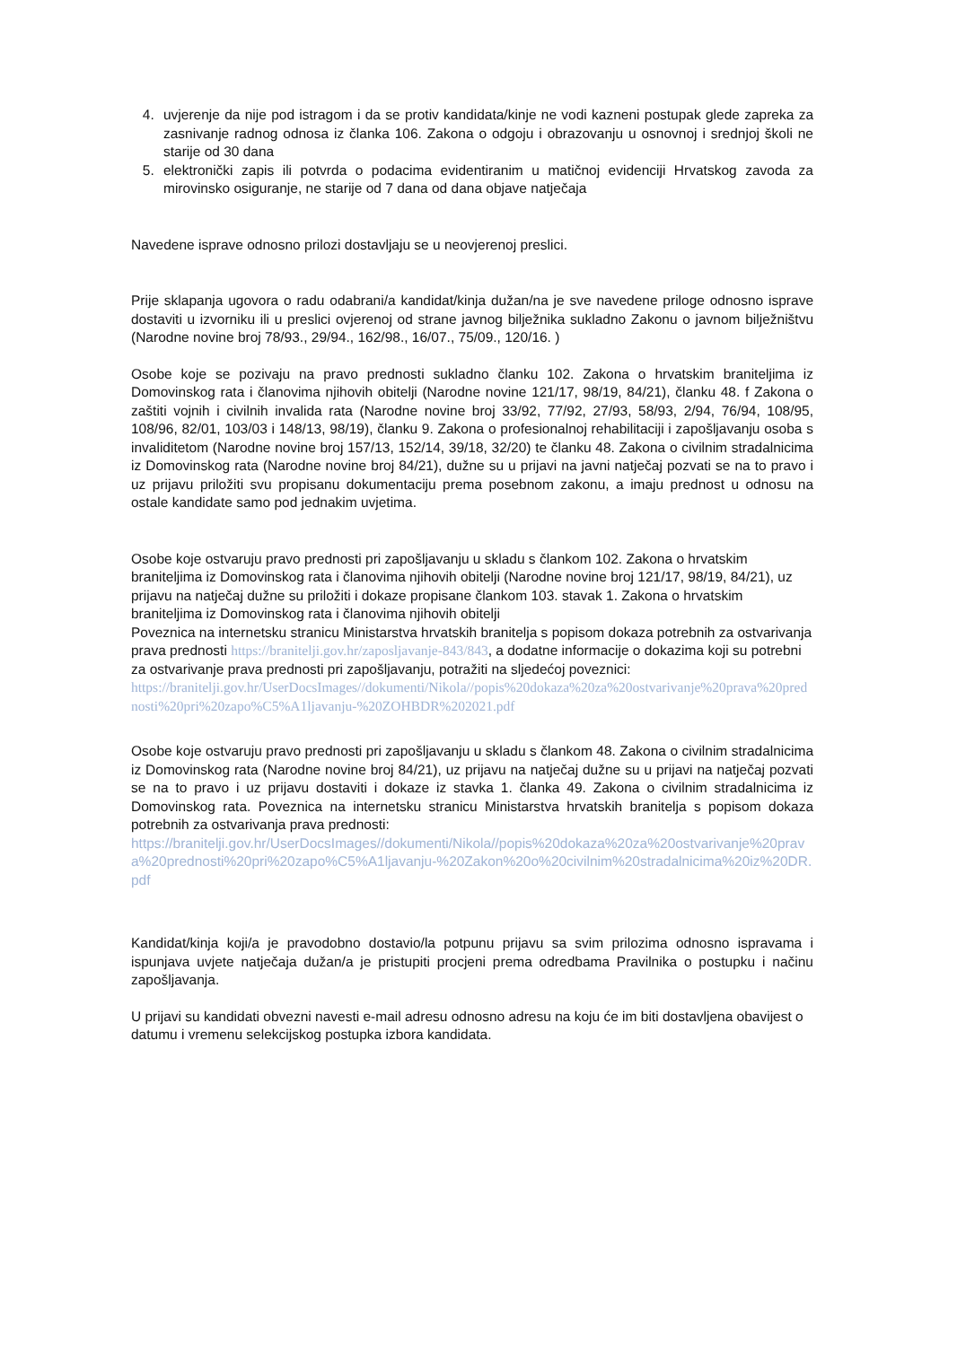4. uvjerenje da nije pod istragom i da se protiv kandidata/kinje ne vodi kazneni postupak glede zapreka za zasnivanje radnog odnosa iz članka 106. Zakona o odgoju i obrazovanju u osnovnoj i srednjoj školi ne starije od 30 dana
5. elektronički zapis ili potvrda o podacima evidentiranim u matičnoj evidenciji Hrvatskog zavoda za mirovinsko osiguranje, ne starije od 7 dana od dana objave natječaja
Navedene isprave odnosno prilozi dostavljaju se u neovjerenoj preslici.
Prije sklapanja ugovora o radu odabrani/a kandidat/kinja dužan/na je sve navedene priloge odnosno isprave dostaviti u izvorniku ili u preslici ovjerenoj od strane javnog bilježnika sukladno Zakonu o javnom bilježništvu (Narodne novine broj 78/93., 29/94., 162/98., 16/07., 75/09., 120/16. )
Osobe koje se pozivaju na pravo prednosti sukladno članku 102. Zakona o hrvatskim braniteljima iz Domovinskog rata i članovima njihovih obitelji (Narodne novine 121/17, 98/19, 84/21), članku 48. f Zakona o zaštiti vojnih i civilnih invalida rata (Narodne novine broj 33/92, 77/92, 27/93, 58/93, 2/94, 76/94, 108/95, 108/96, 82/01, 103/03 i 148/13, 98/19), članku 9. Zakona o profesionalnoj rehabilitaciji i zapošljavanju osoba s invaliditetom (Narodne novine broj 157/13, 152/14, 39/18, 32/20) te članku 48. Zakona o civilnim stradalnicima iz Domovinskog rata (Narodne novine broj 84/21), dužne su u prijavi na javni natječaj pozvati se na to pravo i uz prijavu priložiti svu propisanu dokumentaciju prema posebnom zakonu, a imaju prednost u odnosu na ostale kandidate samo pod jednakim uvjetima.
Osobe koje ostvaruju pravo prednosti pri zapošljavanju u skladu s člankom 102. Zakona o hrvatskim braniteljima iz Domovinskog rata i članovima njihovih obitelji (Narodne novine broj 121/17, 98/19, 84/21), uz prijavu na natječaj dužne su priložiti i dokaze propisane člankom 103. stavak 1. Zakona o hrvatskim braniteljima iz Domovinskog rata i članovima njihovih obitelji
Poveznica na internetsku stranicu Ministarstva hrvatskih branitelja s popisom dokaza potrebnih za ostvarivanja prava prednosti https://branitelji.gov.hr/zaposljavanje-843/843, a dodatne informacije o dokazima koji su potrebni za ostvarivanje prava prednosti pri zapošljavanju, potražiti na sljedećoj poveznici:
https://branitelji.gov.hr/UserDocsImages//dokumenti/Nikola//popis%20dokaza%20za%20ostvarivanje%20prava%20prednosti%20pri%20zapo%C5%A1ljavanju-%20ZOHBDR%202021.pdf
Osobe koje ostvaruju pravo prednosti pri zapošljavanju u skladu s člankom 48. Zakona o civilnim stradalnicima iz Domovinskog rata (Narodne novine broj 84/21), uz prijavu na natječaj dužne su u prijavi na natječaj pozvati se na to pravo i uz prijavu dostaviti i dokaze iz stavka 1. članka 49. Zakona o civilnim stradalnicima iz Domovinskog rata. Poveznica na internetsku stranicu Ministarstva hrvatskih branitelja s popisom dokaza potrebnih za ostvarivanja prava prednosti:
https://branitelji.gov.hr/UserDocsImages//dokumenti/Nikola//popis%20dokaza%20za%20ostvarivanje%20prava%20prednosti%20pri%20zapo%C5%A1ljavanju-%20Zakon%20o%20civilnim%20stradalnicima%20iz%20DR.pdf
Kandidat/kinja koji/a je pravodobno dostavio/la potpunu prijavu sa svim prilozima odnosno ispravama i ispunjava uvjete natječaja dužan/a je pristupiti procjeni prema odredbama Pravilnika o postupku i načinu zapošljavanja.
U prijavi su kandidati obvezni navesti e-mail adresu odnosno adresu na koju će im biti dostavljena obavijest o datumu i vremenu selekcijskog postupka izbora kandidata.